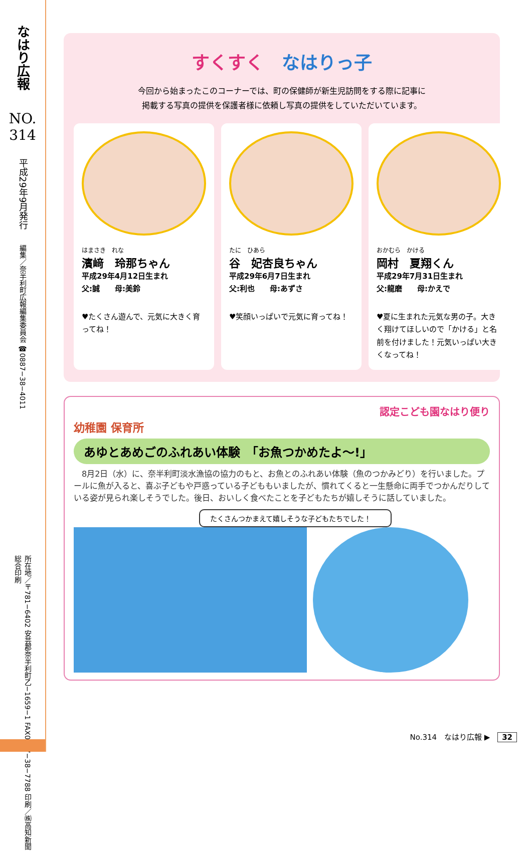なはり広報
NO.
314
平成29年9月発行
編集／奈半利町広報編集委員会 ☎0887−38−4011
所在地／〒781−6402 安芸郡奈半利町乙−1659−1 FAX0887−38−7788 印刷／㈱高知新聞総合印刷
すくすく　なはりっ子
今回から始まったこのコーナーでは、町の保健師が新生児訪問をする際に記事に
掲載する写真の提供を保護者様に依頼し写真の提供をしていただいています。
はまさき　れな
濱﨑　玲那ちゃん
平成29年4月12日生まれ
父:誠　　母:美鈴
♥たくさん遊んで、元気に大きく育ってね！
たに　ひあら
谷　妃杏良ちゃん
平成29年6月7日生まれ
父:利也　　母:あずさ
♥笑顔いっぱいで元気に育ってね！
おかむら　かける
岡村　夏翔くん
平成29年7月31日生まれ
父:龍磨　　母:かえで
♥夏に生まれた元気な男の子。大きく翔けてほしいので「かける」と名前を付けました！元気いっぱい大きくなってね！
認定こども園なはり便り
幼稚園 保育所
あゆとあめごのふれあい体験　「お魚つかめたよ〜!」
　8月2日（水）に、奈半利町淡水漁協の協力のもと、お魚とのふれあい体験（魚のつかみどり）を行いました。プールに魚が入ると、喜ぶ子どもや戸惑っている子どももいましたが、慣れてくると一生懸命に両手でつかんだりしている姿が見られ楽しそうでした。後日、おいしく食べたことを子どもたちが嬉しそうに話していました。
たくさんつかまえて嬉しそうな子どもたちでした！
No.314　なはり広報 ▶ 32